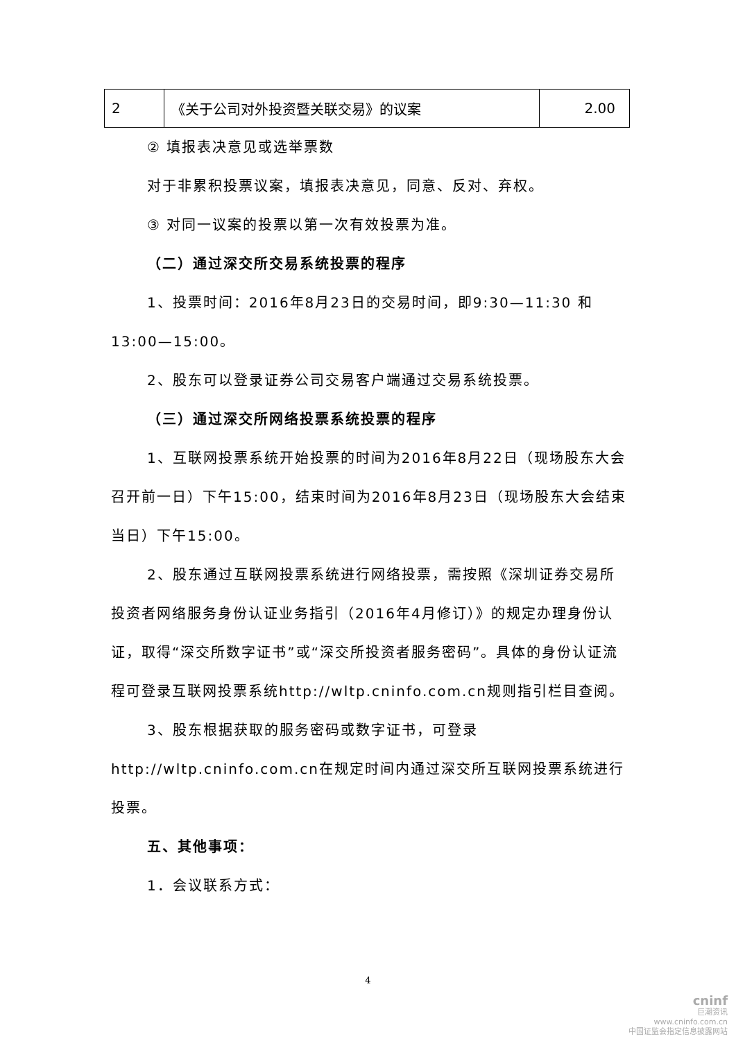| 2 | 《关于公司对外投资暨关联交易》的议案 | 2.00 |
② 填报表决意见或选举票数
对于非累积投票议案，填报表决意见，同意、反对、弃权。
③ 对同一议案的投票以第一次有效投票为准。
（二）通过深交所交易系统投票的程序
1、投票时间：2016年8月23日的交易时间，即9:30—11:30 和13:00—15:00。
2、股东可以登录证券公司交易客户端通过交易系统投票。
（三）通过深交所网络投票系统投票的程序
1、互联网投票系统开始投票的时间为2016年8月22日（现场股东大会召开前一日）下午15:00，结束时间为2016年8月23日（现场股东大会结束当日）下午15:00。
2、股东通过互联网投票系统进行网络投票，需按照《深圳证券交易所投资者网络服务身份认证业务指引（2016年4月修订）》的规定办理身份认证，取得“深交所数字证书”或“深交所投资者服务密码”。具体的身份认证流程可登录互联网投票系统http://wltp.cninfo.com.cn规则指引栏目查阅。
3、股东根据获取的服务密码或数字证书，可登录http://wltp.cninfo.com.cn在规定时间内通过深交所互联网投票系统进行投票。
五、其他事项：
1．会议联系方式：
4
cninf
巨潮资讯
www.cninfo.com.cn
中国证监会指定信息披露网站